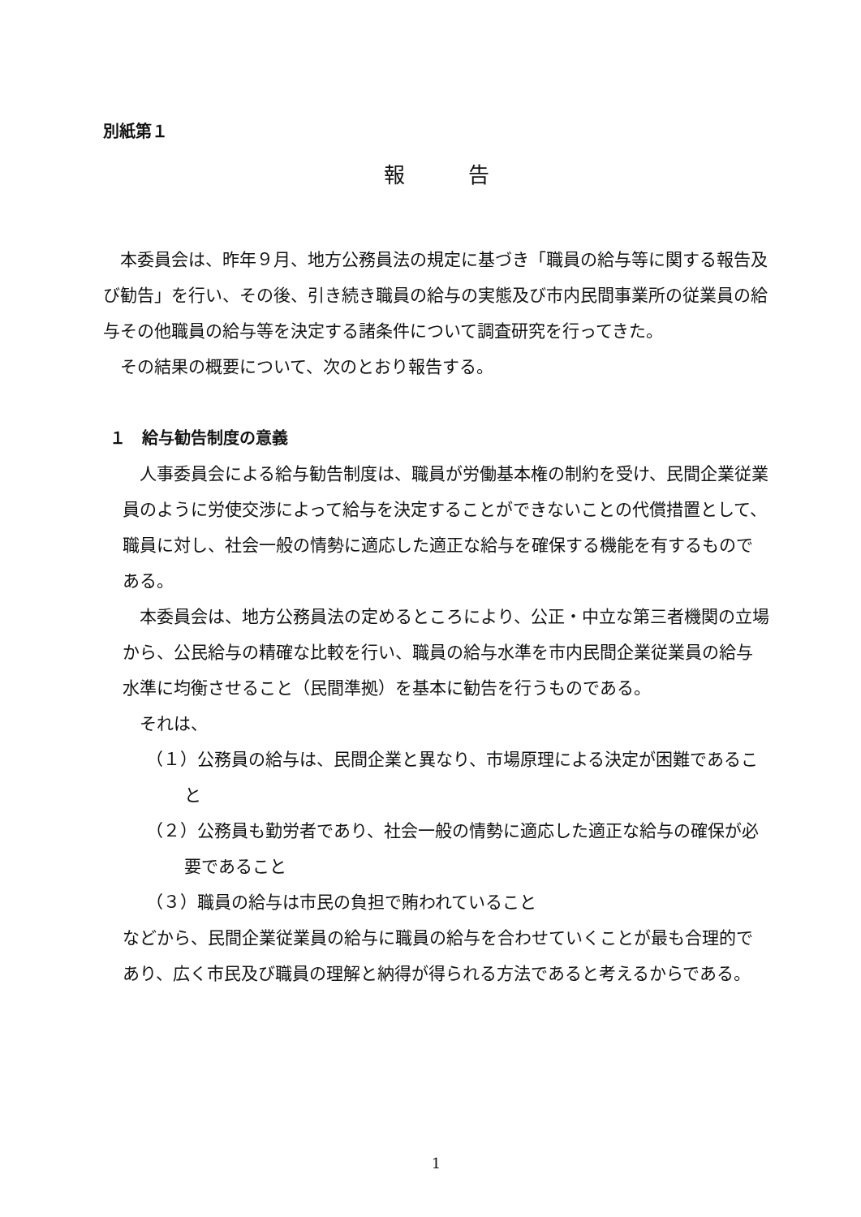別紙第１
報　　　告
本委員会は、昨年９月、地方公務員法の規定に基づき「職員の給与等に関する報告及び勧告」を行い、その後、引き続き職員の給与の実態及び市内民間事業所の従業員の給与その他職員の給与等を決定する諸条件について調査研究を行ってきた。
その結果の概要について、次のとおり報告する。
１　給与勧告制度の意義
人事委員会による給与勧告制度は、職員が労働基本権の制約を受け、民間企業従業員のように労使交渉によって給与を決定することができないことの代償措置として、職員に対し、社会一般の情勢に適応した適正な給与を確保する機能を有するものである。
本委員会は、地方公務員法の定めるところにより、公正・中立な第三者機関の立場から、公民給与の精確な比較を行い、職員の給与水準を市内民間企業従業員の給与水準に均衡させること（民間準拠）を基本に勧告を行うものである。
それは、
（１）公務員の給与は、民間企業と異なり、市場原理による決定が困難であること
（２）公務員も勤労者であり、社会一般の情勢に適応した適正な給与の確保が必要であること
（３）職員の給与は市民の負担で賄われていること
などから、民間企業従業員の給与に職員の給与を合わせていくことが最も合理的であり、広く市民及び職員の理解と納得が得られる方法であると考えるからである。
1